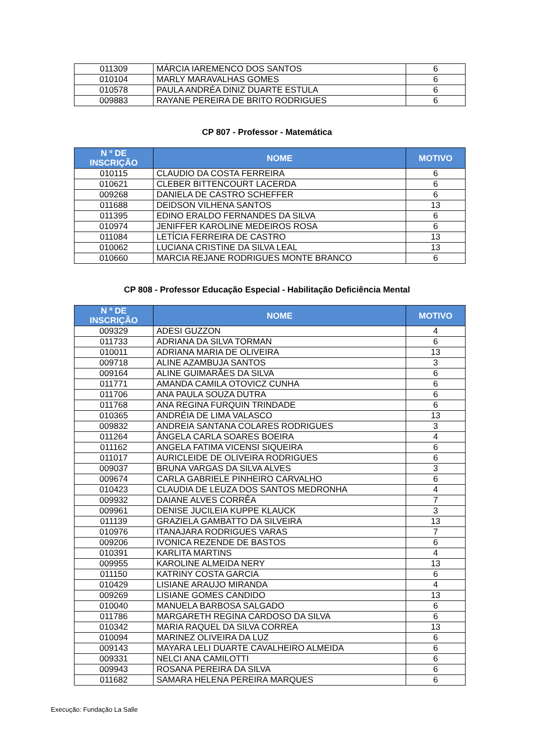| 011309 | MÁRCIA IAREMENCO DOS SANTOS | 6 |
| 010104 | MARLY MARAVALHAS GOMES | 6 |
| 010578 | PAULA ANDRÉA DINIZ DUARTE ESTULA | 6 |
| 009883 | RAYANE PEREIRA DE BRITO RODRIGUES | 6 |
CP 807 - Professor - Matemática
| N º DE INSCRIÇÃO | NOME | MOTIVO |
| --- | --- | --- |
| 010115 | CLAUDIO DA COSTA FERREIRA | 6 |
| 010621 | CLEBER BITTENCOURT LACERDA | 6 |
| 009268 | DANIELA DE CASTRO SCHEFFER | 6 |
| 011688 | DEIDSON VILHENA SANTOS | 13 |
| 011395 | EDINO ERALDO FERNANDES DA SILVA | 6 |
| 010974 | JENIFFER KAROLINE MEDEIROS ROSA | 6 |
| 011084 | LETÍCIA FERREIRA DE CASTRO | 13 |
| 010062 | LUCIANA CRISTINE DA SILVA LEAL | 13 |
| 010660 | MARCIA REJANE RODRIGUES MONTE BRANCO | 6 |
CP 808 - Professor Educação Especial - Habilitação Deficiência Mental
| N º DE INSCRIÇÃO | NOME | MOTIVO |
| --- | --- | --- |
| 009329 | ADESI GUZZON | 4 |
| 011733 | ADRIANA DA SILVA TORMAN | 6 |
| 010011 | ADRIANA MARIA DE OLIVEIRA | 13 |
| 009718 | ALINE AZAMBUJA SANTOS | 3 |
| 009164 | ALINE GUIMARÃES DA SILVA | 6 |
| 011771 | AMANDA CAMILA OTOVICZ CUNHA | 6 |
| 011706 | ANA PAULA SOUZA DUTRA | 6 |
| 011768 | ANA REGINA FURQUIN TRINDADE | 6 |
| 010365 | ANDRÉIA DE LIMA VALASCO | 13 |
| 009832 | ANDREIA SANTANA COLARES RODRIGUES | 3 |
| 011264 | ÂNGELA CARLA SOARES BOEIRA | 4 |
| 011162 | ANGELA FATIMA VICENSI SIQUEIRA | 6 |
| 011017 | AURICLEIDE DE OLIVEIRA RODRIGUES | 6 |
| 009037 | BRUNA VARGAS DA SILVA ALVES | 3 |
| 009674 | CARLA GABRIELE PINHEIRO CARVALHO | 6 |
| 010423 | CLAUDIA DE LEUZA DOS SANTOS MEDRONHA | 4 |
| 009932 | DAIANE ALVES CORRÊA | 7 |
| 009961 | DENISE JUCILEIA KUPPE KLAUCK | 3 |
| 011139 | GRAZIELA GAMBATTO DA SILVEIRA | 13 |
| 010976 | ITANAJARA RODRIGUES VARAS | 7 |
| 009206 | IVONICA REZENDE DE BASTOS | 6 |
| 010391 | KARLITA MARTINS | 4 |
| 009955 | KAROLINE ALMEIDA NERY | 13 |
| 011150 | KATRINY COSTA GARCIA | 6 |
| 010429 | LISIANE ARAUJO MIRANDA | 4 |
| 009269 | LISIANE GOMES CANDIDO | 13 |
| 010040 | MANUELA BARBOSA SALGADO | 6 |
| 011786 | MARGARETH REGINA CARDOSO DA SILVA | 6 |
| 010342 | MARIA RAQUEL DA SILVA CORREA | 13 |
| 010094 | MARINEZ OLIVEIRA DA LUZ | 6 |
| 009143 | MAYARA LELI DUARTE CAVALHEIRO ALMEIDA | 6 |
| 009331 | NELCI ANA CAMILOTTI | 6 |
| 009943 | ROSANA PEREIRA DA SILVA | 6 |
| 011682 | SAMARA HELENA PEREIRA MARQUES | 6 |
Execução: Fundação La Salle